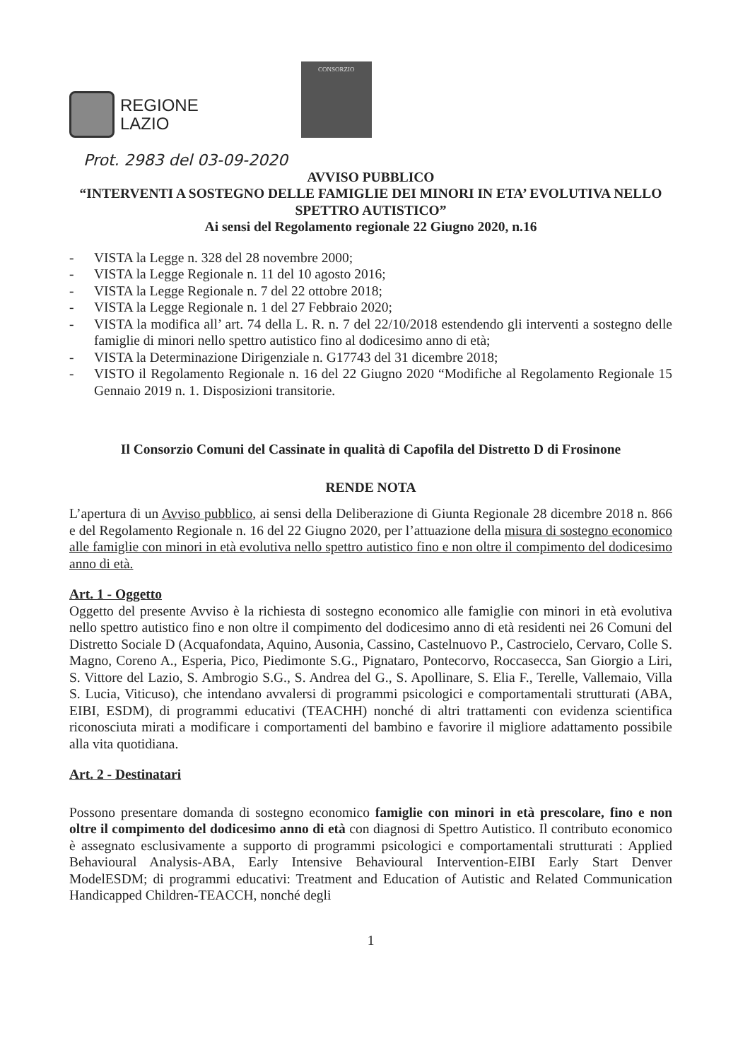REGIONE
LAZIO
CONSORZIO
Prot. 2983 del 03-09-2020
AVVISO PUBBLICO
“INTERVENTI A SOSTEGNO DELLE FAMIGLIE DEI MINORI IN ETA’ EVOLUTIVA NELLO SPETTRO AUTISTICO”
Ai sensi del Regolamento regionale 22 Giugno 2020, n.16
- VISTA la Legge n. 328 del 28 novembre 2000;
- VISTA la Legge Regionale n. 11 del 10 agosto 2016;
- VISTA la Legge Regionale n. 7 del 22 ottobre 2018;
- VISTA la Legge Regionale n. 1 del 27 Febbraio 2020;
- VISTA la modifica all’ art. 74 della L. R. n. 7 del 22/10/2018 estendendo gli interventi a sostegno delle famiglie di minori nello spettro autistico fino al dodicesimo anno di età;
- VISTA la Determinazione Dirigenziale n. G17743 del 31 dicembre 2018;
- VISTO il Regolamento Regionale n. 16 del 22 Giugno 2020 “Modifiche al Regolamento Regionale 15 Gennaio 2019 n. 1. Disposizioni transitorie.
Il Consorzio Comuni del Cassinate in qualità di Capofila del Distretto D di Frosinone
RENDE NOTA
L’apertura di un Avviso pubblico, ai sensi della Deliberazione di Giunta Regionale 28 dicembre 2018 n. 866 e del Regolamento Regionale n. 16 del 22 Giugno 2020, per l’attuazione della misura di sostegno economico alle famiglie con minori in età evolutiva nello spettro autistico fino e non oltre il compimento del dodicesimo anno di età.
Art. 1 - Oggetto
Oggetto del presente Avviso è la richiesta di sostegno economico alle famiglie con minori in età evolutiva nello spettro autistico fino e non oltre il compimento del dodicesimo anno di età residenti nei 26 Comuni del Distretto Sociale D (Acquafondata, Aquino, Ausonia, Cassino, Castelnuovo P., Castrocielo, Cervaro, Colle S. Magno, Coreno A., Esperia, Pico, Piedimonte S.G., Pignataro, Pontecorvo, Roccasecca, San Giorgio a Liri, S. Vittore del Lazio, S. Ambrogio S.G., S. Andrea del G., S. Apollinare, S. Elia F., Terelle, Vallemaio, Villa S. Lucia, Viticuso), che intendano avvalersi di programmi psicologici e comportamentali strutturati (ABA, EIBI, ESDM), di programmi educativi (TEACHH) nonché di altri trattamenti con evidenza scientifica riconosciuta mirati a modificare i comportamenti del bambino e favorire il migliore adattamento possibile alla vita quotidiana.
Art. 2 - Destinatari
Possono presentare domanda di sostegno economico famiglie con minori in età prescolare, fino e non oltre il compimento del dodicesimo anno di età con diagnosi di Spettro Autistico. Il contributo economico è assegnato esclusivamente a supporto di programmi psicologici e comportamentali strutturati : Applied Behavioural Analysis-ABA, Early Intensive Behavioural Intervention-EIBI Early Start Denver ModelESDM; di programmi educativi: Treatment and Education of Autistic and Related Communication Handicapped Children-TEACCH, nonché degli
1